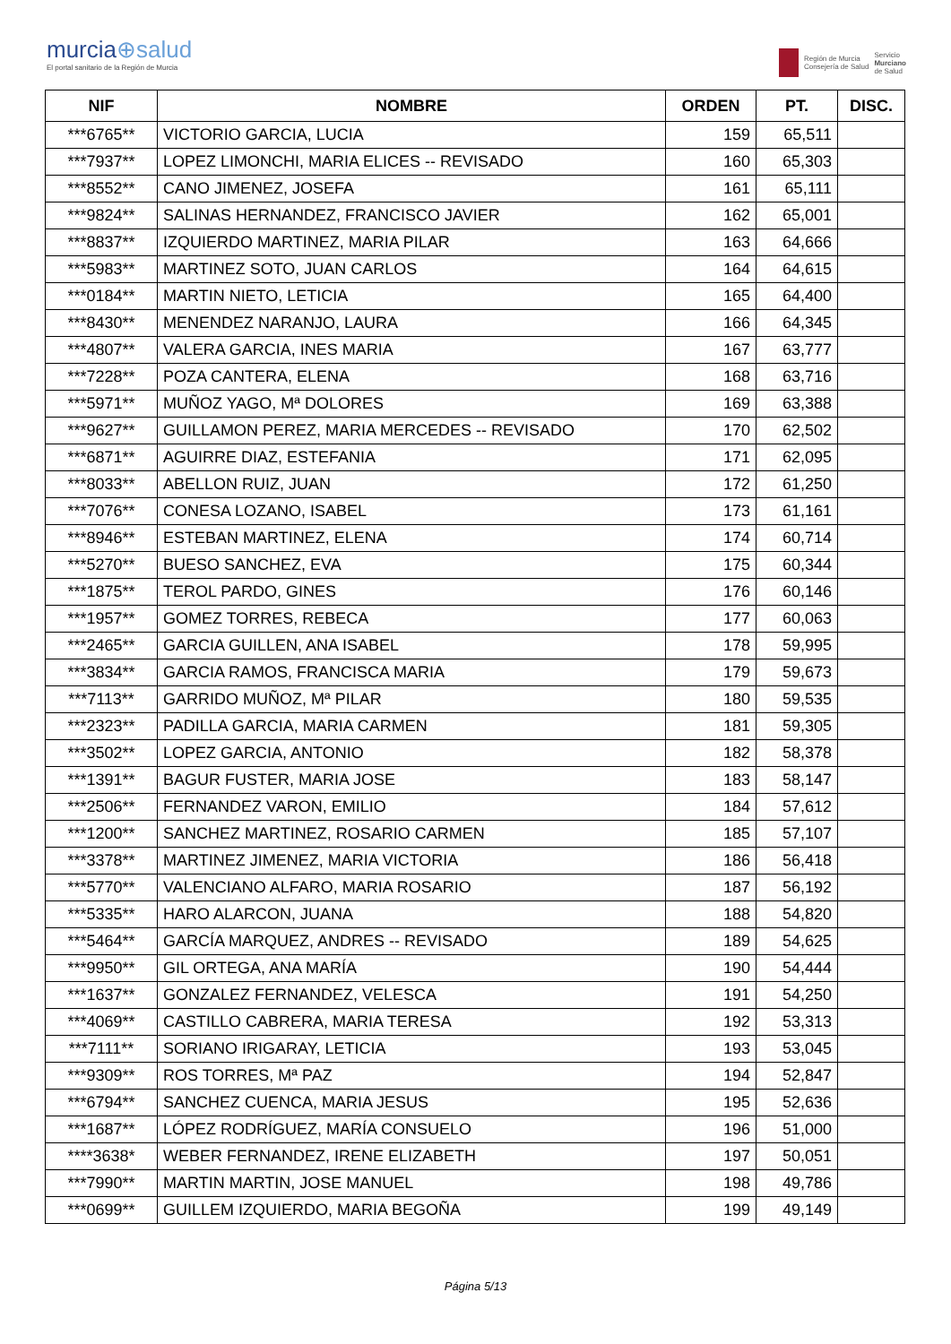murcia⊕salud
El portal sanitario de la Región de Murcia
Región de Murcia
Consejería de Salud
Servicio
Murciano
de Salud
| NIF | NOMBRE | ORDEN | PT. | DISC. |
| --- | --- | --- | --- | --- |
| ***6765** | VICTORIO GARCIA, LUCIA | 159 | 65,511 | |
| ***7937** | LOPEZ LIMONCHI, MARIA ELICES -- REVISADO | 160 | 65,303 | |
| ***8552** | CANO JIMENEZ, JOSEFA | 161 | 65,111 | |
| ***9824** | SALINAS HERNANDEZ, FRANCISCO JAVIER | 162 | 65,001 | |
| ***8837** | IZQUIERDO MARTINEZ, MARIA PILAR | 163 | 64,666 | |
| ***5983** | MARTINEZ SOTO, JUAN CARLOS | 164 | 64,615 | |
| ***0184** | MARTIN NIETO, LETICIA | 165 | 64,400 | |
| ***8430** | MENENDEZ NARANJO, LAURA | 166 | 64,345 | |
| ***4807** | VALERA GARCIA, INES MARIA | 167 | 63,777 | |
| ***7228** | POZA CANTERA, ELENA | 168 | 63,716 | |
| ***5971** | MUÑOZ YAGO, Mª DOLORES | 169 | 63,388 | |
| ***9627** | GUILLAMON PEREZ, MARIA MERCEDES -- REVISADO | 170 | 62,502 | |
| ***6871** | AGUIRRE DIAZ, ESTEFANIA | 171 | 62,095 | |
| ***8033** | ABELLON RUIZ, JUAN | 172 | 61,250 | |
| ***7076** | CONESA LOZANO, ISABEL | 173 | 61,161 | |
| ***8946** | ESTEBAN MARTINEZ, ELENA | 174 | 60,714 | |
| ***5270** | BUESO SANCHEZ, EVA | 175 | 60,344 | |
| ***1875** | TEROL PARDO, GINES | 176 | 60,146 | |
| ***1957** | GOMEZ TORRES, REBECA | 177 | 60,063 | |
| ***2465** | GARCIA GUILLEN, ANA ISABEL | 178 | 59,995 | |
| ***3834** | GARCIA RAMOS, FRANCISCA MARIA | 179 | 59,673 | |
| ***7113** | GARRIDO MUÑOZ, Mª PILAR | 180 | 59,535 | |
| ***2323** | PADILLA GARCIA, MARIA CARMEN | 181 | 59,305 | |
| ***3502** | LOPEZ GARCIA, ANTONIO | 182 | 58,378 | |
| ***1391** | BAGUR FUSTER, MARIA JOSE | 183 | 58,147 | |
| ***2506** | FERNANDEZ VARON, EMILIO | 184 | 57,612 | |
| ***1200** | SANCHEZ MARTINEZ, ROSARIO CARMEN | 185 | 57,107 | |
| ***3378** | MARTINEZ JIMENEZ, MARIA VICTORIA | 186 | 56,418 | |
| ***5770** | VALENCIANO ALFARO, MARIA ROSARIO | 187 | 56,192 | |
| ***5335** | HARO ALARCON, JUANA | 188 | 54,820 | |
| ***5464** | GARCÍA MARQUEZ, ANDRES -- REVISADO | 189 | 54,625 | |
| ***9950** | GIL ORTEGA, ANA MARÍA | 190 | 54,444 | |
| ***1637** | GONZALEZ FERNANDEZ, VELESCA | 191 | 54,250 | |
| ***4069** | CASTILLO CABRERA, MARIA TERESA | 192 | 53,313 | |
| ***7111** | SORIANO IRIGARAY, LETICIA | 193 | 53,045 | |
| ***9309** | ROS TORRES, Mª PAZ | 194 | 52,847 | |
| ***6794** | SANCHEZ CUENCA, MARIA JESUS | 195 | 52,636 | |
| ***1687** | LÓPEZ RODRÍGUEZ, MARÍA CONSUELO | 196 | 51,000 | |
| ****3638* | WEBER FERNANDEZ, IRENE ELIZABETH | 197 | 50,051 | |
| ***7990** | MARTIN MARTIN, JOSE MANUEL | 198 | 49,786 | |
| ***0699** | GUILLEM IZQUIERDO, MARIA BEGOÑA | 199 | 49,149 | |
Página 5/13